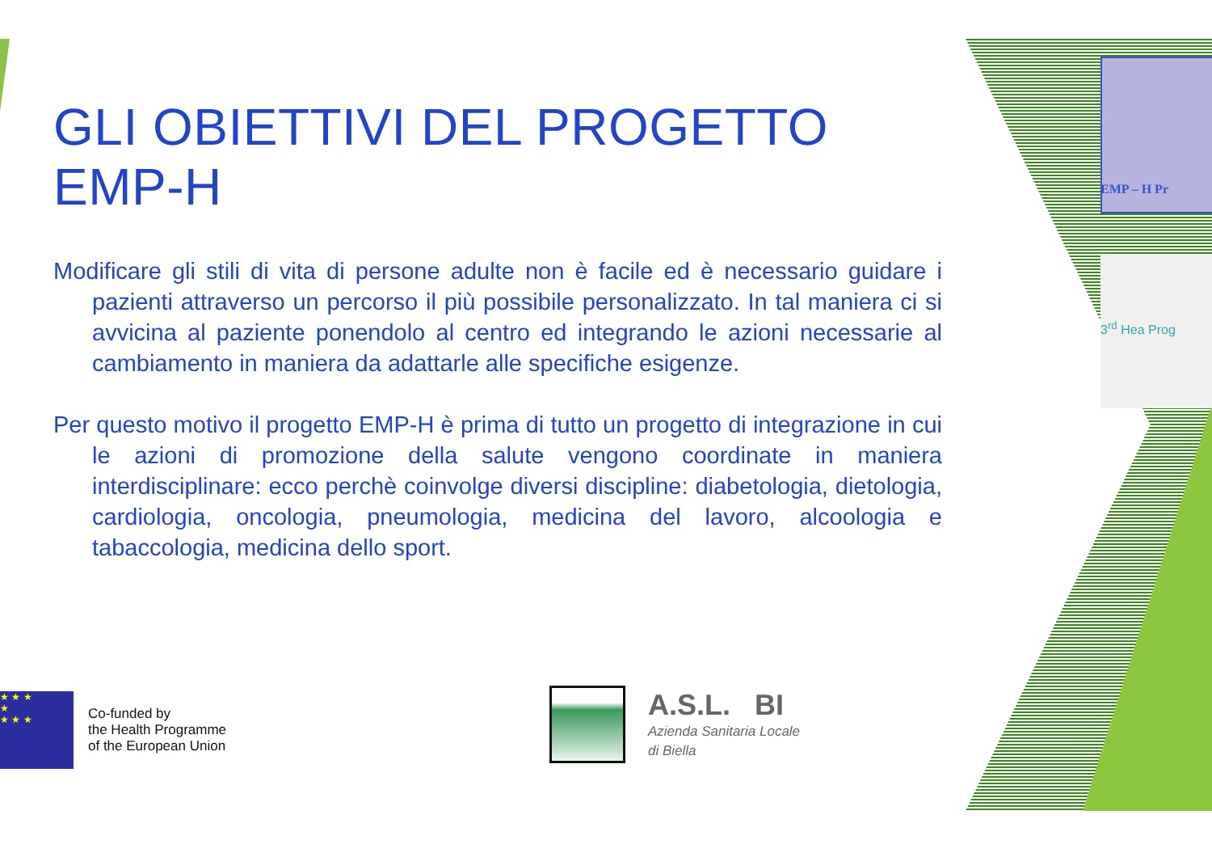EMP – H Pr
3<sup>rd</sup> Hea Prog
GLI OBIETTIVI DEL PROGETTO EMP-H
Modificare gli stili di vita di persone adulte non è facile ed è necessario guidare i pazienti attraverso un percorso il più possibile personalizzato. In tal maniera ci si avvicina al paziente ponendolo al centro ed integrando le azioni necessarie al cambiamento in maniera da adattarle alle specifiche esigenze.
Per questo motivo il progetto EMP-H è prima di tutto un progetto di integrazione in cui le azioni di promozione della salute vengono coordinate in maniera interdisciplinare: ecco perchè coinvolge diversi discipline: diabetologia, dietologia, cardiologia, oncologia, pneumologia, medicina del lavoro, alcoologia e tabaccologia, medicina dello sport.
★ ★ ★
★
★ ★ ★
Co-funded by
the Health Programme
of the European Union
A.S.L. BI
Azienda Sanitaria Locale
di Biella